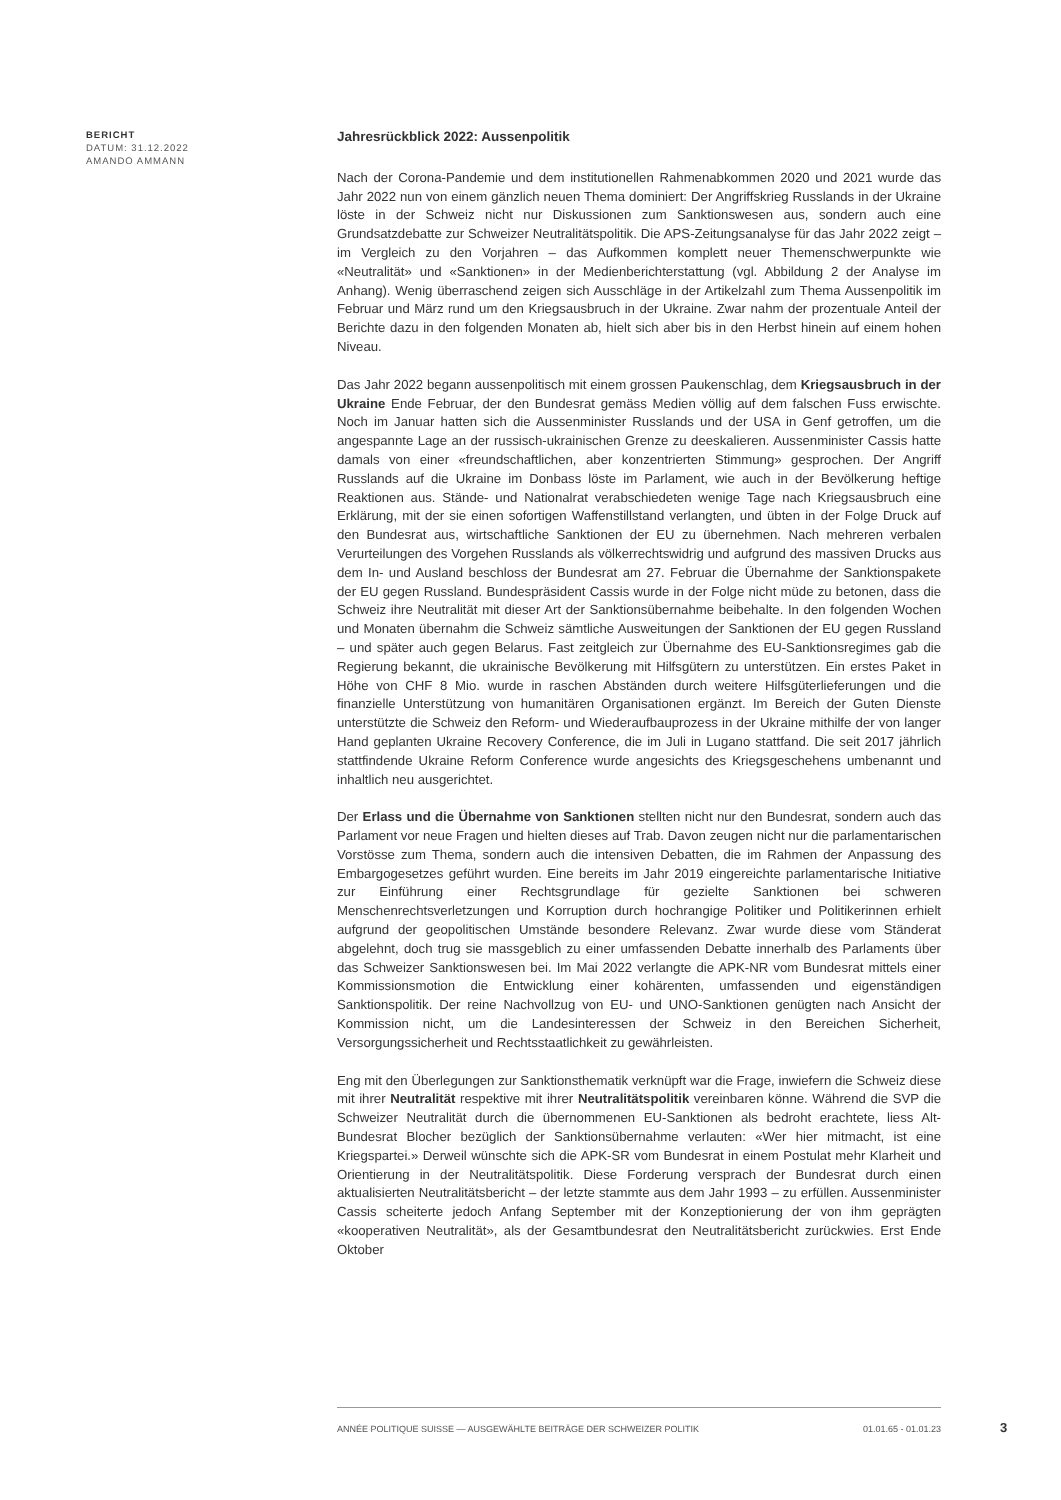BERICHT
DATUM: 31.12.2022
AMANDO AMMANN
Jahresrückblick 2022: Aussenpolitik
Nach der Corona-Pandemie und dem institutionellen Rahmenabkommen 2020 und 2021 wurde das Jahr 2022 nun von einem gänzlich neuen Thema dominiert: Der Angriffskrieg Russlands in der Ukraine löste in der Schweiz nicht nur Diskussionen zum Sanktionswesen aus, sondern auch eine Grundsatzdebatte zur Schweizer Neutralitätspolitik. Die APS-Zeitungsanalyse für das Jahr 2022 zeigt – im Vergleich zu den Vorjahren – das Aufkommen komplett neuer Themenschwerpunkte wie «Neutralität» und «Sanktionen» in der Medienberichterstattung (vgl. Abbildung 2 der Analyse im Anhang). Wenig überraschend zeigen sich Ausschläge in der Artikelzahl zum Thema Aussenpolitik im Februar und März rund um den Kriegsausbruch in der Ukraine. Zwar nahm der prozentuale Anteil der Berichte dazu in den folgenden Monaten ab, hielt sich aber bis in den Herbst hinein auf einem hohen Niveau.
Das Jahr 2022 begann aussenpolitisch mit einem grossen Paukenschlag, dem Kriegsausbruch in der Ukraine Ende Februar, der den Bundesrat gemäss Medien völlig auf dem falschen Fuss erwischte. Noch im Januar hatten sich die Aussenminister Russlands und der USA in Genf getroffen, um die angespannte Lage an der russisch-ukrainischen Grenze zu deeskalieren. Aussenminister Cassis hatte damals von einer «freundschaftlichen, aber konzentrierten Stimmung» gesprochen. Der Angriff Russlands auf die Ukraine im Donbass löste im Parlament, wie auch in der Bevölkerung heftige Reaktionen aus. Stände- und Nationalrat verabschiedeten wenige Tage nach Kriegsausbruch eine Erklärung, mit der sie einen sofortigen Waffenstillstand verlangten, und übten in der Folge Druck auf den Bundesrat aus, wirtschaftliche Sanktionen der EU zu übernehmen. Nach mehreren verbalen Verurteilungen des Vorgehen Russlands als völkerrechtswidrig und aufgrund des massiven Drucks aus dem In- und Ausland beschloss der Bundesrat am 27. Februar die Übernahme der Sanktionspakete der EU gegen Russland. Bundespräsident Cassis wurde in der Folge nicht müde zu betonen, dass die Schweiz ihre Neutralität mit dieser Art der Sanktionsübernahme beibehalte. In den folgenden Wochen und Monaten übernahm die Schweiz sämtliche Ausweitungen der Sanktionen der EU gegen Russland – und später auch gegen Belarus. Fast zeitgleich zur Übernahme des EU-Sanktionsregimes gab die Regierung bekannt, die ukrainische Bevölkerung mit Hilfsgütern zu unterstützen. Ein erstes Paket in Höhe von CHF 8 Mio. wurde in raschen Abständen durch weitere Hilfsgüterlieferungen und die finanzielle Unterstützung von humanitären Organisationen ergänzt. Im Bereich der Guten Dienste unterstützte die Schweiz den Reform- und Wiederaufbauprozess in der Ukraine mithilfe der von langer Hand geplanten Ukraine Recovery Conference, die im Juli in Lugano stattfand. Die seit 2017 jährlich stattfindende Ukraine Reform Conference wurde angesichts des Kriegsgeschehens umbenannt und inhaltlich neu ausgerichtet.
Der Erlass und die Übernahme von Sanktionen stellten nicht nur den Bundesrat, sondern auch das Parlament vor neue Fragen und hielten dieses auf Trab. Davon zeugen nicht nur die parlamentarischen Vorstösse zum Thema, sondern auch die intensiven Debatten, die im Rahmen der Anpassung des Embargogesetzes geführt wurden. Eine bereits im Jahr 2019 eingereichte parlamentarische Initiative zur Einführung einer Rechtsgrundlage für gezielte Sanktionen bei schweren Menschenrechtsverletzungen und Korruption durch hochrangige Politiker und Politikerinnen erhielt aufgrund der geopolitischen Umstände besondere Relevanz. Zwar wurde diese vom Ständerat abgelehnt, doch trug sie massgeblich zu einer umfassenden Debatte innerhalb des Parlaments über das Schweizer Sanktionswesen bei. Im Mai 2022 verlangte die APK-NR vom Bundesrat mittels einer Kommissionsmotion die Entwicklung einer kohärenten, umfassenden und eigenständigen Sanktionspolitik. Der reine Nachvollzug von EU- und UNO-Sanktionen genügten nach Ansicht der Kommission nicht, um die Landesinteressen der Schweiz in den Bereichen Sicherheit, Versorgungssicherheit und Rechtsstaatlichkeit zu gewährleisten.
Eng mit den Überlegungen zur Sanktionsthematik verknüpft war die Frage, inwiefern die Schweiz diese mit ihrer Neutralität respektive mit ihrer Neutralitätspolitik vereinbaren könne. Während die SVP die Schweizer Neutralität durch die übernommenen EU-Sanktionen als bedroht erachtete, liess Alt-Bundesrat Blocher bezüglich der Sanktionsübernahme verlauten: «Wer hier mitmacht, ist eine Kriegspartei.» Derweil wünschte sich die APK-SR vom Bundesrat in einem Postulat mehr Klarheit und Orientierung in der Neutralitätspolitik. Diese Forderung versprach der Bundesrat durch einen aktualisierten Neutralitätsbericht – der letzte stammte aus dem Jahr 1993 – zu erfüllen. Aussenminister Cassis scheiterte jedoch Anfang September mit der Konzeptionierung der von ihm geprägten «kooperativen Neutralität», als der Gesamtbundesrat den Neutralitätsbericht zurückwies. Erst Ende Oktober
ANNÉE POLITIQUE SUISSE — AUSGEWÄHLTE BEITRÄGE DER SCHWEIZER POLITIK 01.01.65 - 01.01.23
3